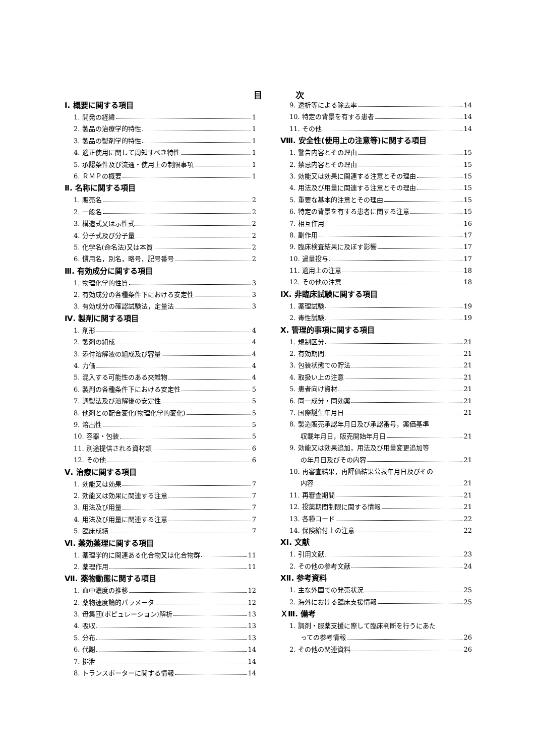目 次
Ⅰ. 概要に関する項目
1. 開発の経緯 1
2. 製品の治療学的特性 1
3. 製品の製剤学的特性 1
4. 適正使用に関して周知すべき特性 1
5. 承認条件及び流通・使用上の制限事項 1
6. ＲＭＰの概要 1
Ⅱ. 名称に関する項目
1. 販売名 2
2. 一般名 2
3. 構造式又は示性式 2
4. 分子式及び分子量 2
5. 化学名(命名法)又は本質 2
6. 慣用名，別名，略号，記号番号 2
Ⅲ. 有効成分に関する項目
1. 物理化学的性質 3
2. 有効成分の各種条件下における安定性 3
3. 有効成分の確認試験法，定量法 3
Ⅳ. 製剤に関する項目
1. 剤形 4
2. 製剤の組成 4
3. 添付溶解液の組成及び容量 4
4. 力価 4
5. 混入する可能性のある夾雑物 4
6. 製剤の各種条件下における安定性 5
7. 調製法及び溶解後の安定性 5
8. 他剤との配合変化(物理化学的変化) 5
9. 溶出性 5
10. 容器・包装 5
11. 別途提供される資材類 6
12. その他 6
Ⅴ. 治療に関する項目
1. 効能又は効果 7
2. 効能又は効果に関連する注意 7
3. 用法及び用量 7
4. 用法及び用量に関連する注意 7
5. 臨床成績 7
Ⅵ. 薬効薬理に関する項目
1. 薬理学的に関連ある化合物又は化合物群 11
2. 薬理作用 11
Ⅶ. 薬物動態に関する項目
1. 血中濃度の推移 12
2. 薬物速度論的パラメータ 12
3. 母集団(ポピュレーション)解析 13
4. 吸収 13
5. 分布 13
6. 代謝 14
7. 排泄 14
8. トランスポーターに関する情報 14
9. 透析等による除去率 14
10. 特定の背景を有する患者 14
11. その他 14
Ⅷ. 安全性(使用上の注意等)に関する項目
1. 警告内容とその理由 15
2. 禁忌内容とその理由 15
3. 効能又は効果に関連する注意とその理由 15
4. 用法及び用量に関連する注意とその理由 15
5. 重要な基本的注意とその理由 15
6. 特定の背景を有する患者に関する注意 15
7. 相互作用 16
8. 副作用 17
9. 臨床検査結果に及ぼす影響 17
10. 過量投与 17
11. 適用上の注意 18
12. その他の注意 18
Ⅸ. 非臨床試験に関する項目
1. 薬理試験 19
2. 毒性試験 19
Ⅹ. 管理的事項に関する項目
1. 規制区分 21
2. 有効期間 21
3. 包装状態での貯法 21
4. 取扱い上の注意 21
5. 患者向け資材 21
6. 同一成分・同効薬 21
7. 国際誕生年月日 21
8. 製造販売承認年月日及び承認番号，薬価基準
収載年月日，販売開始年月日 21
9. 効能又は効果追加，用法及び用量変更追加等
の年月日及びその内容 21
10. 再審査結果，再評価結果公表年月日及びその
内容 21
11. 再審査期間 21
12. 投薬期間制限に関する情報 21
13. 各種コード 22
14. 保険給付上の注意 22
ⅩⅠ. 文献
1. 引用文献 23
2. その他の参考文献 24
ⅩⅡ. 参考資料
1. 主な外国での発売状況 25
2. 海外における臨床支援情報 25
ＸⅢ. 備考
1. 調剤・服薬支援に際して臨床判断を行うにあた
っての参考情報 26
2. その他の関連資料 26